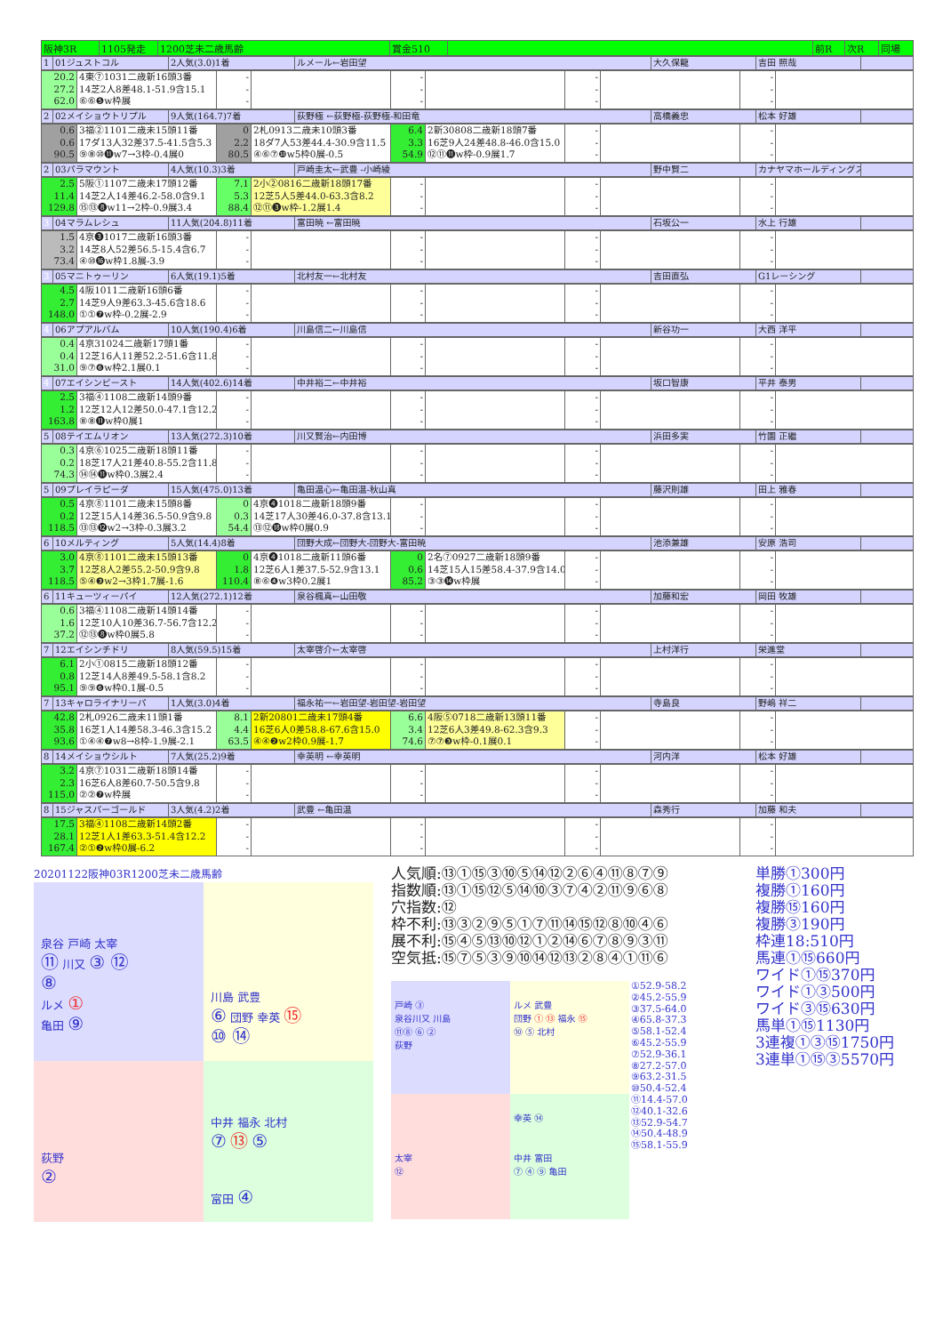| 阪神3R | 1105発走 | 1200芝未二歳馬齢 | 賞金510 | | 前R | 次R | 同場 |
| 1 | 01ジュストコル | 2人気(3.0)1着 | ルメール←岩田望 | 大久保龍 | 吉田 照哉 | |
| 20.2 27.2 62.0 | 4東⑦1031二歳新16頭3番 14芝2人8差48.1-51.9含15.1 ⑥⑥❺w枠展 | - - - | | - - - | | - - - | | - - - | |
| 2 | 02メイショウトリプル | 9人気(164.7)7着 | 荻野極 ←荻野極-荻野極-和田竜 | 高橋義忠 | 松本 好雄 | |
| 0.6 0.6 90.5 | 3福②1101二歳未15頭11番 17ダ13人32差37.5-41.5含5.3 ⑨⑧⑩⓫w7→3枠-0.4展0 | 0 2.2 80.5 | 2札0913二歳未10頭3番 18ダ7人53差44.4-30.9含11.5 ④⑥⑦❿w5枠0展-0.5 | 6.4 3.3 54.9 | 2新30808二歳新18頭7番 16芝9人24差48.8-46.0含15.0 ⑫⑪⓫w枠-0.9展1.7 | - - - | | - - - | |
| 2 | 03パラマウント | 4人気(10.3)3着 | 戸崎圭太←武豊 -小崎綾 | 野中賢二 | カナヤマホールディングス | |
| 2.5 11.4 129.8 | 5阪①1107二歳未17頭12番 14芝2人14差46.2-58.0含9.1 ⑮⑬❽w11→2枠-0.9展3.4 | 7.1 5.3 88.4 | 2小②0816二歳新18頭17番 12芝5人5差44.0-63.3含8.2 ⑫⑪❸w枠-1.2展1.4 | - - - | | - - - | | - - - | |
| 3 | 04マラムレシュ | 11人気(204.8)11着 | 富田暁 ←富田暁 | 石坂公一 | 水上 行雄 | |
| 1.5 3.2 73.4 | 4京❸1017二歳新16頭3番 14芝8人52差56.5-15.4含6.7 ④⑩⓰w枠1.8展-3.9 | - - - | | - - - | | - - - | | - - - | |
| 3 | 05マニトゥーリン | 6人気(19.1)5着 | 北村友一←北村友 | 吉田直弘 | G1レーシング | |
| 4.5 2.7 148.0 | 4阪1011二歳新16頭6番 14芝9人9差63.3-45.6含18.6 ①①❼w枠-0.2展-2.9 | - - - | | - - - | | - - - | | - - - | |
| 4 | 06アプアルバム | 10人気(190.4)6着 | 川島信二←川島信 | 新谷功一 | 大西 洋平 | |
| 0.4 0.4 31.0 | 4京31024二歳新17頭1番 12芝16人11差52.2-51.6含11.8 ⑨⑦❻w枠2.1展0.1 | - - - | | - - - | | - - - | | - - - | |
| 4 | 07エイシンビースト | 14人気(402.6)14着 | 中井裕二←中井裕 | 坂口智康 | 平井 泰男 | |
| 2.5 1.2 163.8 | 3福④1108二歳新14頭9番 12芝12人12差50.0-47.1含12.2 ⑧⑧⓫w枠0展1 | - - - | | - - - | | - - - | | - - - | |
| 5 | 08テイエムリオン | 13人気(272.3)10着 | 川又賢治←内田博 | 浜田多実 | 竹園 正繼 | |
| 0.3 0.2 74.3 | 4京⑥1025二歳新18頭11番 18芝17人21差40.8-55.2含11.8 ⑭⑭⓫w枠0.3展2.4 | - - - | | - - - | | - - - | | - - - | |
| 5 | 09プレイラピーダ | 15人気(475.0)13着 | 亀田温心←亀田温-秋山真 | 藤沢則雄 | 田上 雅春 | |
| 0.5 0.2 118.5 | 4京⑧1101二歳未15頭8番 12芝15人14差36.5-50.9含9.8 ⑬⑬⓬w2→3枠-0.3展3.2 | 0 0.3 54.4 | 4京❹1018二歳新18頭9番 14芝17人30差46.0-37.8含13.1 ⑬⑫⓲w枠0展0.9 | - - - | | - - - | | - - - | |
| 6 | 10メルティング | 5人気(14.4)8着 | 団野大成←団野大-団野大-富田暁 | 池添兼雄 | 安原 浩司 | |
| 3.0 3.7 118.5 | 4京⑧1101二歳未15頭13番 12芝8人2差55.2-50.9含9.8 ⑤④❸w2→3枠1.7展-1.6 | 0 1.8 110.4 | 4京❹1018二歳新11頭6番 12芝6人1差37.5-52.9含13.1 ⑧⑥❹w3枠0.2展1 | 0 0.6 85.2 | 2名⑦0927二歳新18頭9番 14芝15人15差58.4-37.9含14.0 ③③⓮w枠展 | - - - | | - - - | |
| 6 | 11キューツィーパイ | 12人気(272.1)12着 | 泉谷楓真←山田敬 | 加藤和宏 | 岡田 牧雄 | |
| 0.6 1.6 37.2 | 3福④1108二歳新14頭14番 12芝10人10差36.7-56.7含12.2 ⑫⑬❽w枠0展5.8 | - - - | | - - - | | - - - | | - - - | |
| 7 | 12エイシンチドリ | 8人気(59.5)15着 | 太宰啓介←太宰啓 | 上村洋行 | 栄進堂 | |
| 6.1 0.8 95.1 | 2小①0815二歳新18頭12番 12芝14人8差49.5-58.1含8.2 ⑨⑨❻w枠0.1展-0.5 | - - - | | - - - | | - - - | | - - - | |
| 7 | 13キャロライナリーパ | 1人気(3.0)4着 | 福永祐一←岩田望-岩田望-岩田望 | 寺島良 | 野嶋 祥二 | |
| 42.8 35.8 93.6 | 2札0926二歳未11頭1番 16芝1人14差58.3-46.3含15.2 ①④④❼w8→8枠-1.9展-2.1 | 8.1 4.4 63.5 | 2新20801二歳未17頭4番 16芝6人0差58.8-67.6含15.0 ④④❷w2枠0.9展-1.7 | 6.6 3.4 74.6 | 4阪⑤0718二歳新13頭11番 12芝6人3差49.8-62.3含9.3 ⑦⑦❸w枠-0.1展0.1 | - - - | | - - - | |
| 8 | 14メイショウシルト | 7人気(25.2)9着 | 幸英明 ←幸英明 | 河内洋 | 松本 好雄 | |
| 3.2 2.3 115.0 | 4京⑦1031二歳新18頭14番 16芝6人8差60.7-50.5含9.8 ②②❼w枠展 | - - - | | - - - | | - - - | | - - - | |
| 8 | 15ジャスパーゴールド | 3人気(4.2)2着 | 武豊 ←亀田温 | 森秀行 | 加藤 和夫 | |
| 17.5 28.1 167.4 | 3福④1108二歳新14頭2番 12芝1人1差63.3-51.4含12.2 ②①❷w枠0展-6.2 | - - - | | - - - | | - - - | | - - - | |
20201122阪神03R1200芝未二歳馬齢
泉谷 戸崎 太宰
⑪ 川又 ③ ⑫
⑧
ルメ ①
亀田 ⑨
川島 武豊
⑥ 団野 幸英 ⑮
⑩ ⑭
荻野
②
中井 福永 北村
⑦ ⑬ ⑤
富田 ④
人気順:⑬①⑮③⑩⑤⑭⑫②⑥④⑪⑧⑦⑨
指数順:⑬①⑮⑫⑤⑭⑩③⑦④②⑪⑨⑥⑧
穴指数:⑫
枠不利:⑬③②⑨⑤①⑦⑪⑭⑮⑫⑧⑩④⑥
展不利:⑮④⑤⑬⑩⑫①②⑭⑥⑦⑧⑨③⑪
空気抵:⑮⑦⑤③⑨⑩⑭⑫⑬②⑧④①⑪⑥
戸崎 ③
泉谷川又 川島
⑪⑧ ⑥ ②
荻野
ルメ 武豊
団野 ① ⑬ 福永 ⑮
⑩ ⑤ 北村
太宰
⑫
幸英 ⑭
中井 富田
⑦ ④ ⑨ 亀田
①52.9-58.2
②45.2-55.9
③37.5-64.0
④65.8-37.3
⑤58.1-52.4
⑥45.2-55.9
⑦52.9-36.1
⑧27.2-57.0
⑨63.2-31.5
⑩50.4-52.4
⑪14.4-57.0
⑫40.1-32.6
⑬52.9-54.7
⑭50.4-48.9
⑮58.1-55.9
単勝①300円
複勝①160円
複勝⑮160円
複勝③190円
枠連18:510円
馬連①⑮660円
ワイド①⑮370円
ワイド①③500円
ワイド③⑮630円
馬単①⑮1130円
3連複①③⑮1750円
3連単①⑮③5570円